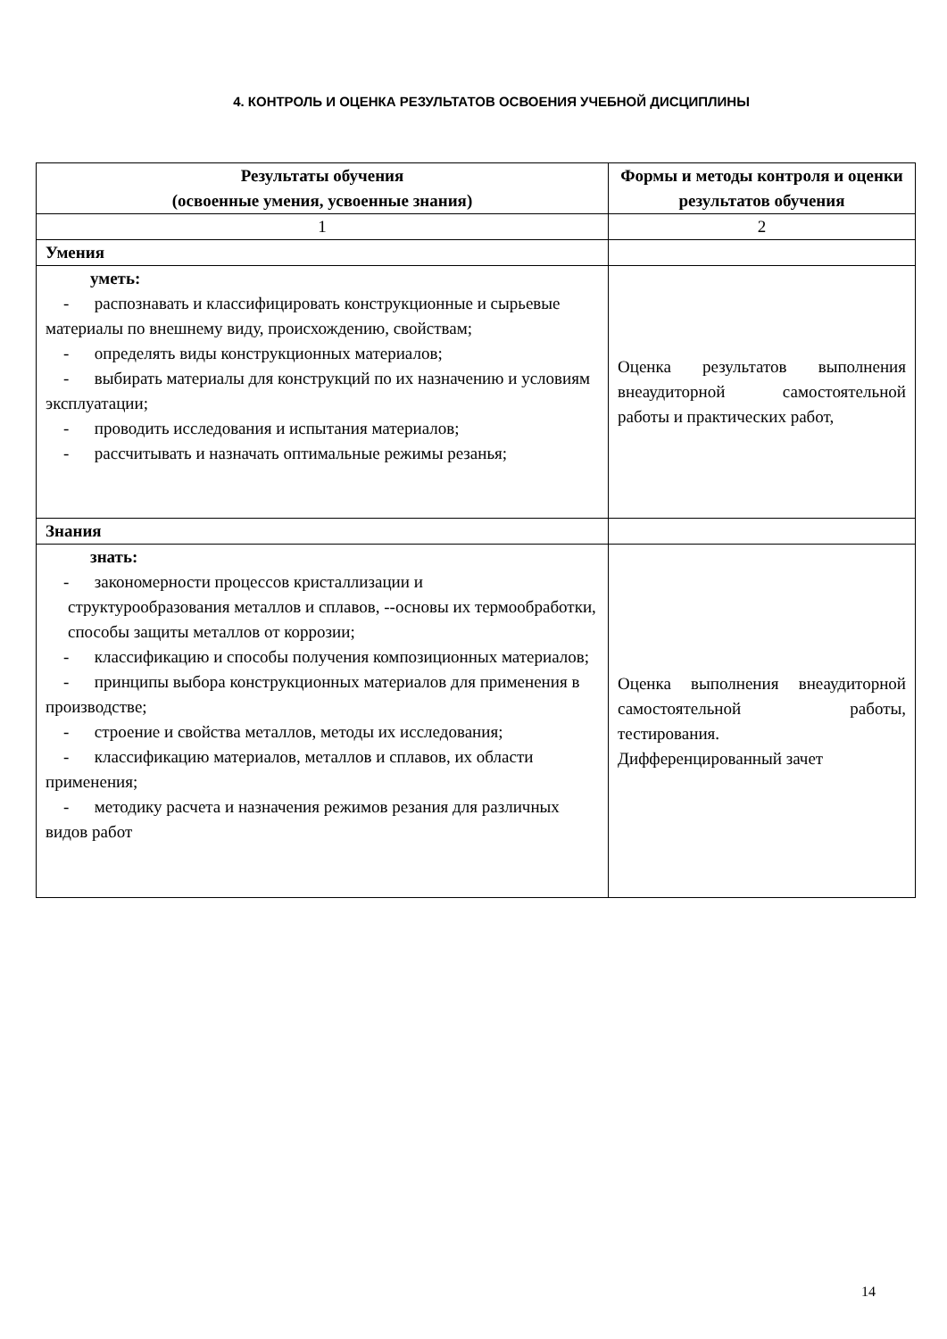4. КОНТРОЛЬ И ОЦЕНКА РЕЗУЛЬТАТОВ ОСВОЕНИЯ УЧЕБНОЙ ДИСЦИПЛИНЫ
| Результаты обучения (освоенные умения, усвоенные знания) | Формы и методы контроля и оценки результатов обучения |
| --- | --- |
| 1 | 2 |
| Умения | |
| уметь: - распознавать и классифицировать конструкционные и сырьевые материалы по внешнему виду, происхождению, свойствам; - определять виды конструкционных материалов; - выбирать материалы для конструкций по их назначению и условиям эксплуатации; - проводить исследования и испытания материалов; - рассчитывать и назначать оптимальные режимы резанья; | Оценка результатов выполнения внеаудиторной самостоятельной работы и практических работ, |
| Знания | |
| знать: - закономерности процессов кристаллизации и структурообразования металлов и сплавов, --основы их термообработки, способы защиты металлов от коррозии; - классификацию и способы получения композиционных материалов; - принципы выбора конструкционных материалов для применения в производстве; - строение и свойства металлов, методы их исследования; - классификацию материалов, металлов и сплавов, их области применения; - методику расчета и назначения режимов резания для различных видов работ | Оценка выполнения внеаудиторной самостоятельной работы, тестирования. Дифференцированный зачет |
14